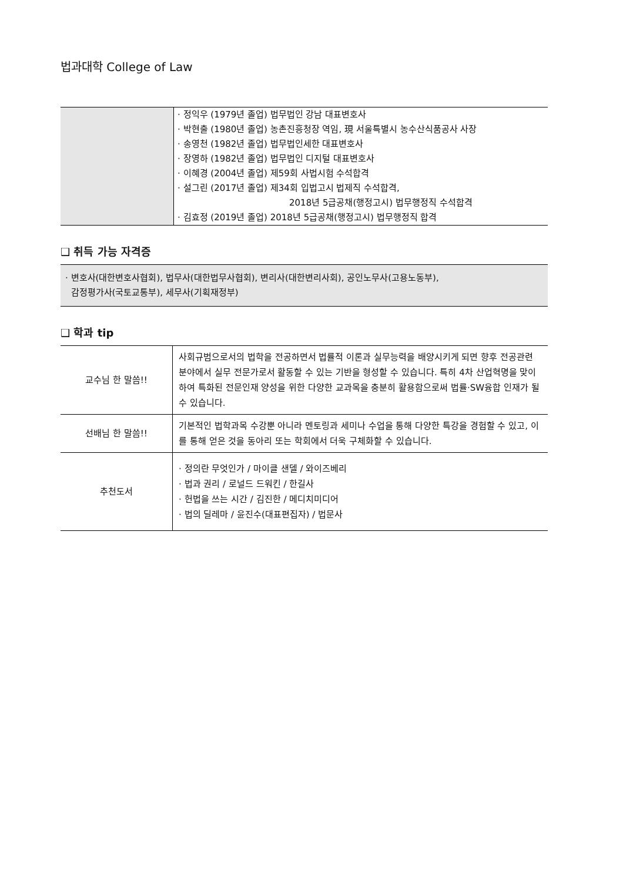법과대학 College of Law
| | · 정익우 (1979년 졸업) 법무법인 강남 대표변호사 · 박현출 (1980년 졸업) 농촌진흥청장 역임, 現 서울특별시 농수산식품공사 사장 · 송영천 (1982년 졸업) 법무법인세한 대표변호사 · 장영하 (1982년 졸업) 법무법인 디지털 대표변호사 · 이혜경 (2004년 졸업) 제59회 사법시험 수석합격 · 설그린 (2017년 졸업) 제34회 입법고시 법제직 수석합격, 2018년 5급공채(행정고시) 법무행정직 수석합격 · 김효정 (2019년 졸업) 2018년 5급공채(행정고시) 법무행정직 합격 |
❑ 취득 가능 자격증
· 변호사(대한변호사협회), 법무사(대한법무사협회), 변리사(대한변리사회), 공인노무사(고용노동부),
감정평가사(국토교통부), 세무사(기획재정부)
❑ 학과 tip
| 교수님 한 말씀!! | 사회규범으로서의 법학을 전공하면서 법률적 이론과 실무능력을 배양시키게 되면 향후 전공관련 분야에서 실무 전문가로서 활동할 수 있는 기반을 형성할 수 있습니다. 특히 4차 산업혁명을 맞이하여 특화된 전문인재 양성을 위한 다양한 교과목을 충분히 활용함으로써 법률·SW융합 인재가 될 수 있습니다. |
| 선배님 한 말씀!! | 기본적인 법학과목 수강뿐 아니라 멘토링과 세미나 수업을 통해 다양한 특강을 경험할 수 있고, 이를 통해 얻은 것을 동아리 또는 학회에서 더욱 구체화할 수 있습니다. |
| 추천도서 | · 정의란 무엇인가 / 마이클 샌델 / 와이즈베리 · 법과 권리 / 로널드 드워킨 / 한길사 · 헌법을 쓰는 시간 / 김진한 / 메디치미디어 · 법의 딜레마 / 윤진수(대표편집자) / 법문사 |